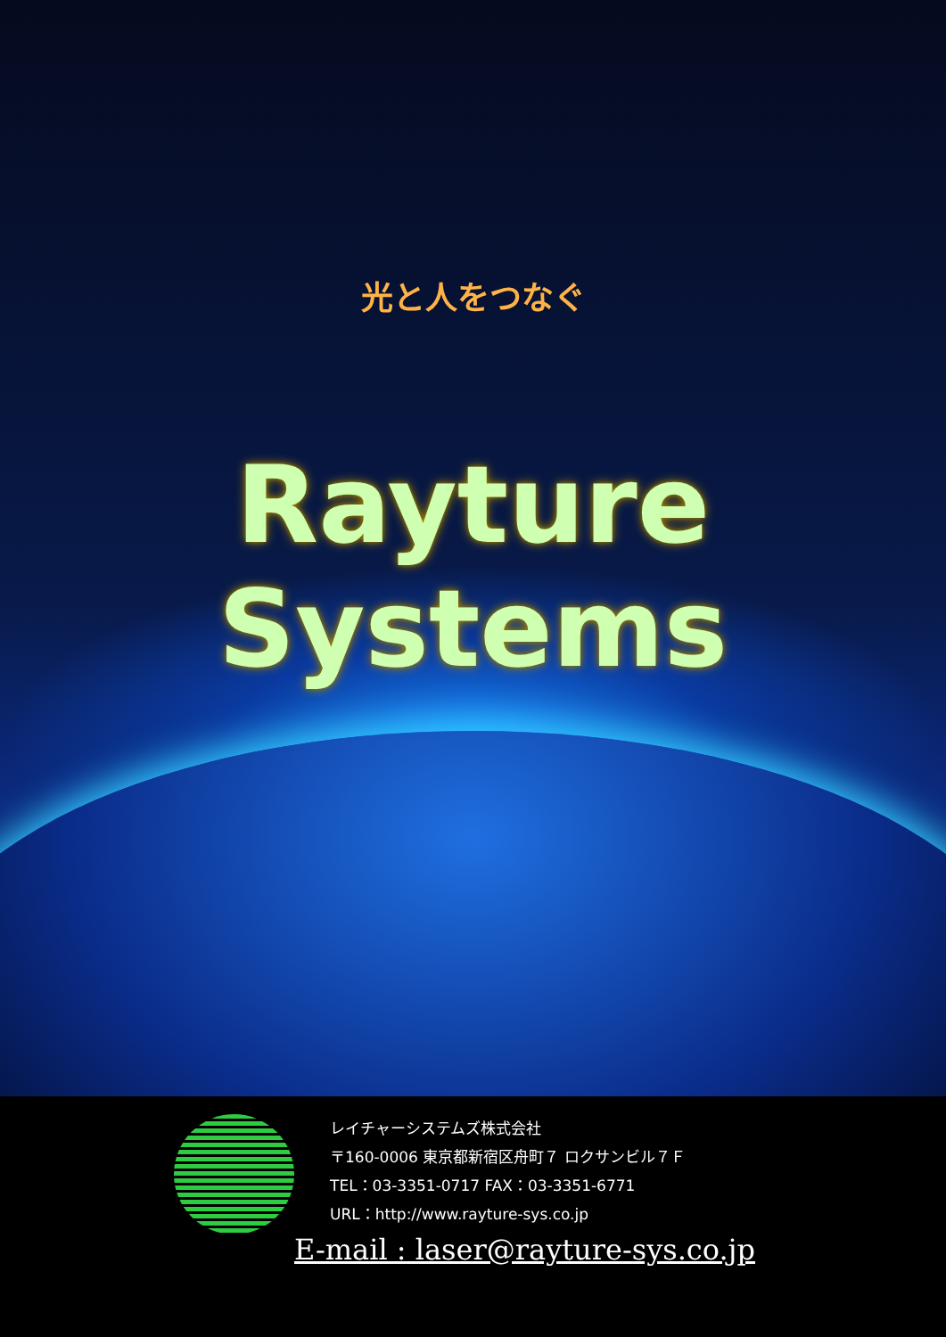光と人をつなぐ
Rayture Systems
レイチャーシステムズ株式会社
〒160-0006 東京都新宿区舟町７ ロクサンビル７Ｆ
TEL：03-3351-0717 FAX：03-3351-6771
URL：http://www.rayture-sys.co.jp
E-mail : laser@rayture-sys.co.jp